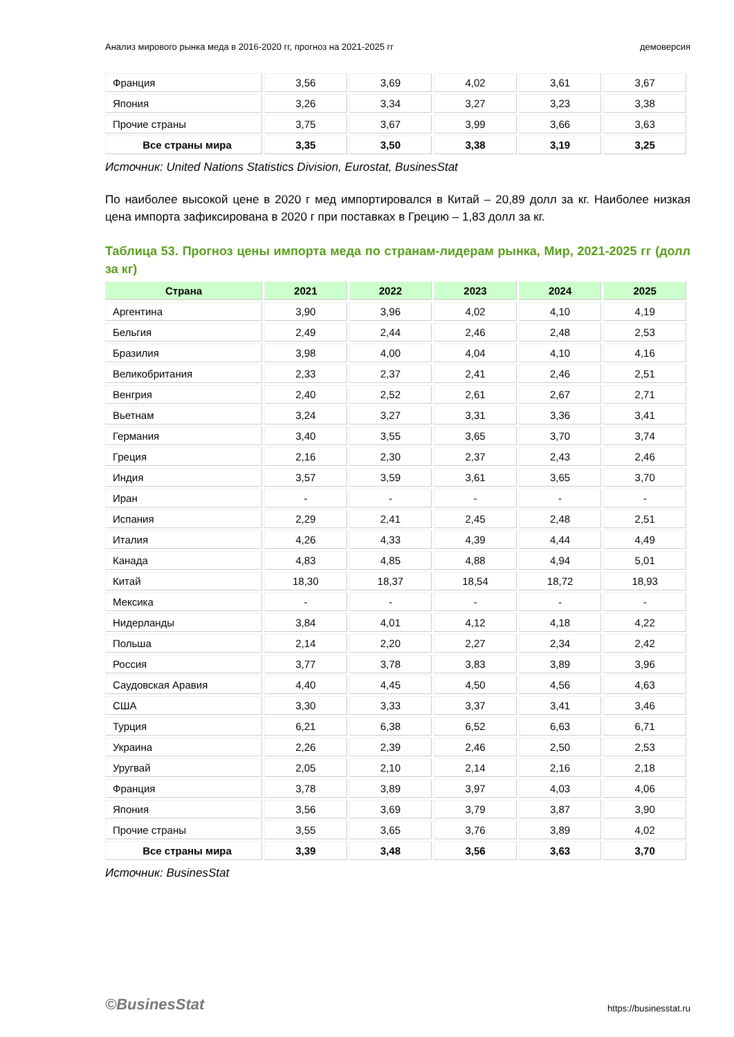Анализ мирового рынка меда в 2016-2020 гг, прогноз на 2021-2025 гг демоверсия
| Франция | 3,56 | 3,69 | 4,02 | 3,61 | 3,67 |
| Япония | 3,26 | 3,34 | 3,27 | 3,23 | 3,38 |
| Прочие страны | 3,75 | 3,67 | 3,99 | 3,66 | 3,63 |
| Все страны мира | 3,35 | 3,50 | 3,38 | 3,19 | 3,25 |
Источник: United Nations Statistics Division, Eurostat, BusinesStat
По наиболее высокой цене в 2020 г мед импортировался в Китай – 20,89 долл за кг. Наиболее низкая цена импорта зафиксирована в 2020 г при поставках в Грецию – 1,83 долл за кг.
Таблица 53. Прогноз цены импорта меда по странам-лидерам рынка, Мир, 2021-2025 гг (долл за кг)
| Страна | 2021 | 2022 | 2023 | 2024 | 2025 |
| --- | --- | --- | --- | --- | --- |
| Аргентина | 3,90 | 3,96 | 4,02 | 4,10 | 4,19 |
| Бельгия | 2,49 | 2,44 | 2,46 | 2,48 | 2,53 |
| Бразилия | 3,98 | 4,00 | 4,04 | 4,10 | 4,16 |
| Великобритания | 2,33 | 2,37 | 2,41 | 2,46 | 2,51 |
| Венгрия | 2,40 | 2,52 | 2,61 | 2,67 | 2,71 |
| Вьетнам | 3,24 | 3,27 | 3,31 | 3,36 | 3,41 |
| Германия | 3,40 | 3,55 | 3,65 | 3,70 | 3,74 |
| Греция | 2,16 | 2,30 | 2,37 | 2,43 | 2,46 |
| Индия | 3,57 | 3,59 | 3,61 | 3,65 | 3,70 |
| Иран | - | - | - | - | - |
| Испания | 2,29 | 2,41 | 2,45 | 2,48 | 2,51 |
| Италия | 4,26 | 4,33 | 4,39 | 4,44 | 4,49 |
| Канада | 4,83 | 4,85 | 4,88 | 4,94 | 5,01 |
| Китай | 18,30 | 18,37 | 18,54 | 18,72 | 18,93 |
| Мексика | - | - | - | - | - |
| Нидерланды | 3,84 | 4,01 | 4,12 | 4,18 | 4,22 |
| Польша | 2,14 | 2,20 | 2,27 | 2,34 | 2,42 |
| Россия | 3,77 | 3,78 | 3,83 | 3,89 | 3,96 |
| Саудовская Аравия | 4,40 | 4,45 | 4,50 | 4,56 | 4,63 |
| США | 3,30 | 3,33 | 3,37 | 3,41 | 3,46 |
| Турция | 6,21 | 6,38 | 6,52 | 6,63 | 6,71 |
| Украина | 2,26 | 2,39 | 2,46 | 2,50 | 2,53 |
| Уругвай | 2,05 | 2,10 | 2,14 | 2,16 | 2,18 |
| Франция | 3,78 | 3,89 | 3,97 | 4,03 | 4,06 |
| Япония | 3,56 | 3,69 | 3,79 | 3,87 | 3,90 |
| Прочие страны | 3,55 | 3,65 | 3,76 | 3,89 | 4,02 |
| Все страны мира | 3,39 | 3,48 | 3,56 | 3,63 | 3,70 |
Источник: BusinesStat
©BusinesStat https://businesstat.ru